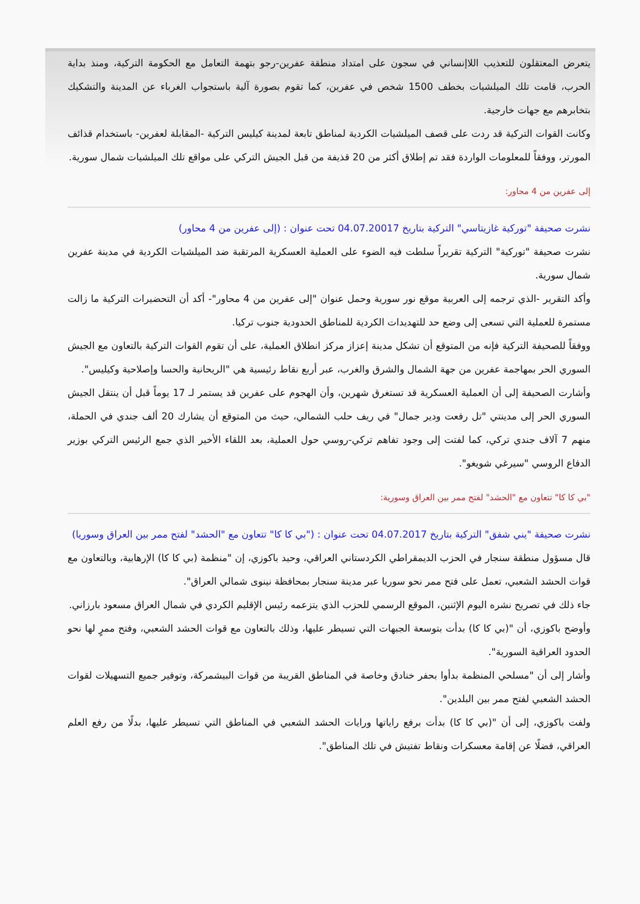يتعرض المعتقلون للتعذيب اللاإنساني في سجون على امتداد منطقة عفرين-رجو بتهمة التعامل مع الحكومة التركية، ومنذ بداية الحرب، قامت تلك الميلشيات بخطف 1500 شخص في عفرين، كما تقوم بصورة آلية باستجواب الغرباء عن المدينة والتشكيك بتخابرهم مع جهات خارجية.
وكانت القوات التركية قد ردت على قصف الميلشيات الكردية لمناطق تابعة لمدينة كيليس التركية -المقابلة لعفرين- باستخدام قذائف المورتر، ووفقاً للمعلومات الواردة فقد تم إطلاق أكثر من 20 قذيفة من قبل الجيش التركي على مواقع تلك الميلشيات شمال سورية.
إلى عفرين من 4 محاور:
نشرت صحيفة "توركية غازيتاسي" التركية بتاريخ 04.07.20017 تحت عنوان : (إلى عفرين من 4 محاور)
نشرت صحيفة "توركية" التركية تقريراً سلطت فيه الضوء على العملية العسكرية المرتقبة ضد الميلشيات الكردية في مدينة عفرين شمال سورية.
وأكد التقرير -الذي ترجمه إلى العربية موقع نور سورية وحمل عنوان "إلى عفرين من 4 محاور"- أكد أن التحضيرات التركية ما زالت مستمرة للعملية التي تسعى إلى وضع حد للتهديدات الكردية للمناطق الحدودية جنوب تركيا.
ووفقاً للصحيفة التركية فإنه من المتوقع أن تشكل مدينة إعزاز مركز انطلاق العملية، على أن تقوم القوات التركية بالتعاون مع الجيش السوري الحر بمهاجمة عفرين من جهة الشمال والشرق والغرب، عبر أربع نقاط رئيسية هي "الريحانية والحسا وإصلاحية وكيليس".
وأشارت الصحيفة إلى أن العملية العسكرية قد تستغرق شهرين، وأن الهجوم على عفرين قد يستمر لـ 17 يوماً قبل أن ينتقل الجيش السوري الحر إلى مدينتي "تل رفعت ودير جمال" في ريف حلب الشمالي، حيث من المتوقع أن يشارك 20 ألف جندي في الحملة، منهم 7 آلاف جندي تركي، كما لفتت إلى وجود تفاهم تركي-روسي حول العملية، بعد اللقاء الأخير الذي جمع الرئيس التركي بوزير الدفاع الروسي "سيرغي شويغو".
"بي كا كا" تتعاون مع "الحشد" لفتح ممر بين العراق وسورية:
نشرت صحيفة "يني شفق" التركية بتاريخ 04.07.2017 تحت عنوان : ("بي كا كا" تتعاون مع "الحشد" لفتح ممر بين العراق وسوريا)
قال مسؤول منطقة سنجار في الحزب الديمقراطي الكردستاني العراقي، وحيد باكوزي، إن "منظمة (بي كا كا) الإرهابية، وبالتعاون مع قوات الحشد الشعبي، تعمل على فتح ممر نحو سوريا عبر مدينة سنجار بمحافظة نينوى شمالي العراق".
جاء ذلك في تصريح نشره اليوم الإثنين، الموقع الرسمي للحزب الذي يتزعمه رئيس الإقليم الكردي في شمال العراق مسعود بارزاني.
وأوضح باكوزي، أن "(بي كا كا) بدأت بتوسعة الجبهات التي تسيطر عليها، وذلك بالتعاون مع قوات الحشد الشعبي، وفتح ممرٍ لها نحو الحدود العراقية السورية".
وأشار إلى أن "مسلحي المنظمة بدأوا بحفر خنادق وخاصة في المناطق القريبة من قوات البيشمركة، وتوفير جميع التسهيلات لقوات الحشد الشعبي لفتح ممر بين البلدين".
ولفت باكوزي، إلى أن "(بي كا كا) بدأت برفع راياتها ورايات الحشد الشعبي في المناطق التي تسيطر عليها، بدلًا من رفع العلم العراقي، فضلًا عن إقامة معسكرات ونقاط تفتيش في تلك المناطق".